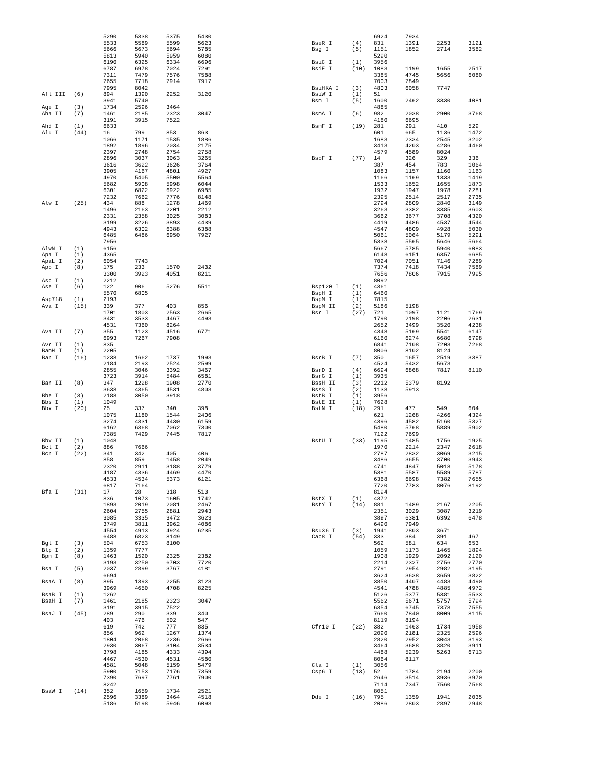| | | 5290 | 5338 | 5375 | 5430 |
| | | 5533 | 5589 | 5599 | 5623 |
| | | 5666 | 5673 | 5694 | 5785 |
| | | 5813 | 5940 | 5959 | 6080 |
| | | 6190 | 6325 | 6334 | 6696 |
| | | 6787 | 6978 | 7024 | 7291 |
| | | 7311 | 7479 | 7576 | 7588 |
| | | 7655 | 7718 | 7914 | 7917 |
| | | 7995 | 8042 | | |
| Afl III | (6) | 894 | 1390 | 2252 | 3120 |
| | | 3941 | 5740 | | |
| Age I | (3) | 1734 | 2596 | 3464 | |
| Aha II | (7) | 1461 | 2185 | 2323 | 3047 |
| | | 3191 | 3915 | 7522 | |
| Ahd I | (1) | 6633 | | | |
| Alu I | (44) | 16 | 799 | 853 | 863 |
| | | 1066 | 1171 | 1535 | 1886 |
| | | 1892 | 1896 | 2034 | 2175 |
| | | 2397 | 2748 | 2754 | 2758 |
| | | 2896 | 3037 | 3063 | 3265 |
| | | 3616 | 3622 | 3626 | 3764 |
| | | 3905 | 4167 | 4801 | 4927 |
| | | 4970 | 5405 | 5500 | 5564 |
| | | 5682 | 5908 | 5998 | 6044 |
| | | 6301 | 6822 | 6922 | 6985 |
| | | 7232 | 7662 | 7776 | 8148 |
| Alw I | (25) | 434 | 888 | 1278 | 1469 |
| | | 1496 | 2163 | 2201 | 2212 |
| | | 2331 | 2358 | 3025 | 3083 |
| | | 3199 | 3226 | 3893 | 4439 |
| | | 4943 | 6302 | 6388 | 6388 |
| | | 6485 | 6486 | 6950 | 7927 |
| | | 7956 | | | |
| AlwN I | (1) | 6156 | | | |
| Apa I | (1) | 4365 | | | |
| ApaL I | (2) | 6054 | 7743 | | |
| Apo I | (8) | 175 | 233 | 1570 | 2432 |
| | | 3300 | 3923 | 4051 | 8211 |
| Asc I | (1) | 2212 | | | |
| Ase I | (6) | 122 | 906 | 5276 | 5511 |
| | | 5570 | 6805 | | |
| Asp718 | (1) | 2193 | | | |
| Ava I | (15) | 339 | 377 | 403 | 856 |
| | | 1701 | 1803 | 2563 | 2665 |
| | | 3431 | 3533 | 4467 | 4493 |
| | | 4531 | 7360 | 8264 | |
| Ava II | (7) | 355 | 1123 | 4516 | 6771 |
| | | 6993 | 7267 | 7908 | |
| Avr II | (1) | 835 | | | |
| BamH I | (1) | 2205 | | | |
| Ban I | (16) | 1238 | 1662 | 1737 | 1993 |
| | | 2184 | 2193 | 2524 | 2599 |
| | | 2855 | 3046 | 3392 | 3467 |
| | | 3723 | 3914 | 5484 | 6581 |
| Ban II | (8) | 347 | 1228 | 1908 | 2770 |
| | | 3638 | 4365 | 4531 | 4803 |
| Bbe I | (3) | 2188 | 3050 | 3918 | |
| Bbs I | (1) | 1049 | | | |
| Bbv I | (20) | 25 | 337 | 340 | 398 |
| | | 1075 | 1180 | 1544 | 2406 |
| | | 3274 | 4331 | 4430 | 6159 |
| | | 6162 | 6368 | 7062 | 7300 |
| | | 7385 | 7429 | 7445 | 7817 |
| Bbv II | (1) | 1048 | | | |
| Bcl I | (2) | 886 | 7666 | | |
| Bcn I | (22) | 341 | 342 | 405 | 406 |
| | | 858 | 859 | 1458 | 2049 |
| | | 2320 | 2911 | 3188 | 3779 |
| | | 4187 | 4336 | 4469 | 4470 |
| | | 4533 | 4534 | 5373 | 6121 |
| | | 6817 | 7164 | | |
| Bfa I | (31) | 17 | 28 | 318 | 513 |
| | | 836 | 1073 | 1605 | 1742 |
| | | 1893 | 2019 | 2081 | 2467 |
| | | 2604 | 2755 | 2881 | 2943 |
| | | 3085 | 3335 | 3472 | 3623 |
| | | 3749 | 3811 | 3962 | 4086 |
| | | 4554 | 4913 | 4924 | 6235 |
| | | 6488 | 6823 | 8149 | |
| Bgl I | (3) | 504 | 6753 | 8100 | |
| Blp I | (2) | 1359 | 7777 | | |
| Bpm I | (8) | 1463 | 1520 | 2325 | 2382 |
| | | 3193 | 3250 | 6703 | 7720 |
| Bsa I | (5) | 2037 | 2899 | 3767 | 4181 |
| | | 6694 | | | |
| BsaA I | (8) | 895 | 1393 | 2255 | 3123 |
| | | 3969 | 4650 | 4708 | 8225 |
| BsaB I | (1) | 1262 | | | |
| BsaH I | (7) | 1461 | 2185 | 2323 | 3047 |
| | | 3191 | 3915 | 7522 | |
| BsaJ I | (45) | 289 | 290 | 339 | 340 |
| | | 403 | 476 | 502 | 547 |
| | | 619 | 742 | 777 | 835 |
| | | 856 | 962 | 1267 | 1374 |
| | | 1804 | 2068 | 2236 | 2666 |
| | | 2930 | 3067 | 3104 | 3534 |
| | | 3798 | 4185 | 4333 | 4394 |
| | | 4467 | 4530 | 4531 | 4580 |
| | | 4581 | 5048 | 5159 | 5479 |
| | | 5900 | 7153 | 7176 | 7359 |
| | | 7390 | 7697 | 7761 | 7900 |
| | | 8242 | | | |
| BsaW I | (14) | 352 | 1659 | 1734 | 2521 |
| | | 2596 | 3389 | 3464 | 4518 |
| | | 5186 | 5198 | 5946 | 6093 |
| | | 6924 | 7934 | | |
| BseR I | (4) | 831 | 1391 | 2253 | 3121 |
| Bsg I | (5) | 1151 | 1852 | 2714 | 3582 |
| | | 5290 | | | |
| BsiC I | (1) | 3956 | | | |
| BsiE I | (10) | 1083 | 1199 | 1655 | 2517 |
| | | 3385 | 4745 | 5656 | 6080 |
| | | 7003 | 7849 | | |
| BsiHKA I | (3) | 4803 | 6058 | 7747 | |
| BsiW I | (1) | 51 | | | |
| Bsm I | (5) | 1600 | 2462 | 3330 | 4081 |
| | | 4885 | | | |
| BsmA I | (6) | 982 | 2038 | 2900 | 3768 |
| | | 4180 | 6695 | | |
| BsmF I | (19) | 281 | 291 | 410 | 529 |
| | | 601 | 665 | 1136 | 1472 |
| | | 1683 | 2334 | 2545 | 3202 |
| | | 3413 | 4203 | 4286 | 4460 |
| | | 4579 | 4589 | 8024 | |
| BsoF I | (77) | 14 | 326 | 329 | 336 |
| | | 387 | 454 | 783 | 1064 |
| | | 1083 | 1157 | 1160 | 1163 |
| | | 1166 | 1169 | 1333 | 1419 |
| | | 1533 | 1652 | 1655 | 1873 |
| | | 1932 | 1947 | 1978 | 2281 |
| | | 2395 | 2514 | 2517 | 2735 |
| | | 2794 | 2809 | 2840 | 3149 |
| | | 3263 | 3382 | 3385 | 3603 |
| | | 3662 | 3677 | 3708 | 4320 |
| | | 4419 | 4486 | 4537 | 4544 |
| | | 4547 | 4809 | 4928 | 5030 |
| | | 5061 | 5064 | 5179 | 5291 |
| | | 5338 | 5565 | 5646 | 5664 |
| | | 5667 | 5785 | 5940 | 6083 |
| | | 6148 | 6151 | 6357 | 6685 |
| | | 7024 | 7051 | 7146 | 7289 |
| | | 7374 | 7418 | 7434 | 7589 |
| | | 7656 | 7806 | 7915 | 7995 |
| | | 8092 | | | |
| Bsp120 I | (1) | 4361 | | | |
| BspH I | (1) | 6460 | | | |
| BspM I | (1) | 7815 | | | |
| BspM II | (2) | 5186 | 5198 | | |
| Bsr I | (27) | 721 | 1097 | 1121 | 1769 |
| | | 1790 | 2198 | 2206 | 2631 |
| | | 2652 | 3499 | 3520 | 4238 |
| | | 4348 | 5169 | 5541 | 6147 |
| | | 6160 | 6274 | 6680 | 6798 |
| | | 6841 | 7108 | 7203 | 7268 |
| | | 8006 | 8102 | 8124 | |
| BsrB I | (7) | 350 | 1657 | 2519 | 3387 |
| | | 4524 | 5432 | 5673 | |
| BsrD I | (4) | 6694 | 6868 | 7817 | 8110 |
| BsrG I | (1) | 3935 | | | |
| BssH II | (3) | 2212 | 5379 | 8192 | |
| BssS I | (2) | 1138 | 5913 | | |
| BstB I | (1) | 3956 | | | |
| BstE II | (1) | 7628 | | | |
| BstN I | (18) | 291 | 477 | 549 | 604 |
| | | 621 | 1268 | 4266 | 4324 |
| | | 4396 | 4582 | 5160 | 5327 |
| | | 5480 | 5768 | 5889 | 5902 |
| | | 7122 | 7699 | | |
| BstU I | (33) | 1195 | 1485 | 1756 | 1925 |
| | | 1970 | 2214 | 2347 | 2618 |
| | | 2787 | 2832 | 3069 | 3215 |
| | | 3486 | 3655 | 3700 | 3943 |
| | | 4741 | 4847 | 5018 | 5178 |
| | | 5381 | 5587 | 5589 | 5787 |
| | | 6368 | 6698 | 7382 | 7655 |
| | | 7720 | 7783 | 8076 | 8192 |
| | | 8194 | | | |
| BstX I | (1) | 4372 | | | |
| BstY I | (14) | 881 | 1489 | 2167 | 2205 |
| | | 2351 | 3029 | 3087 | 3219 |
| | | 3897 | 6381 | 6392 | 6478 |
| | | 6490 | 7949 | | |
| Bsu36 I | (3) | 1941 | 2803 | 3671 | |
| Cac8 I | (54) | 333 | 384 | 391 | 467 |
| | | 562 | 581 | 634 | 653 |
| | | 1059 | 1173 | 1465 | 1894 |
| | | 1908 | 1929 | 2092 | 2120 |
| | | 2214 | 2327 | 2756 | 2770 |
| | | 2791 | 2954 | 2982 | 3195 |
| | | 3624 | 3638 | 3659 | 3822 |
| | | 3850 | 4407 | 4483 | 4490 |
| | | 4541 | 4788 | 4885 | 4972 |
| | | 5126 | 5377 | 5381 | 5533 |
| | | 5562 | 5671 | 5757 | 5794 |
| | | 6354 | 6745 | 7378 | 7555 |
| | | 7660 | 7840 | 8009 | 8115 |
| | | 8119 | 8194 | | |
| Cfr10 I | (22) | 382 | 1463 | 1734 | 1958 |
| | | 2090 | 2181 | 2325 | 2596 |
| | | 2820 | 2952 | 3043 | 3193 |
| | | 3464 | 3688 | 3820 | 3911 |
| | | 4488 | 5239 | 5263 | 6713 |
| | | 8064 | 8117 | | |
| Cla I | (1) | 3056 | | | |
| Csp6 I | (13) | 52 | 1784 | 2194 | 2200 |
| | | 2646 | 3514 | 3936 | 3970 |
| | | 7114 | 7347 | 7560 | 7568 |
| | | 8051 | | | |
| Dde I | (16) | 795 | 1359 | 1941 | 2035 |
| | | 2086 | 2803 | 2897 | 2948 |